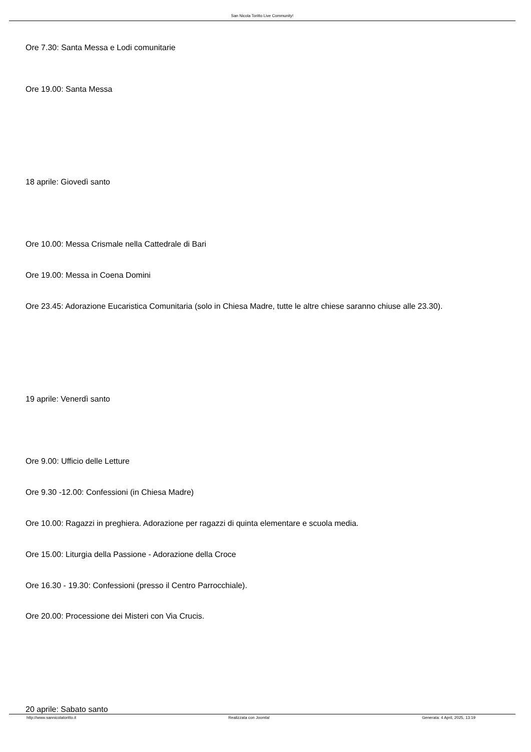San Nicola Toritto Live Community!
Ore 7.30: Santa Messa e Lodi comunitarie
Ore 19.00: Santa Messa
18 aprile: Giovedì santo
Ore 10.00: Messa Crismale nella Cattedrale di Bari
Ore 19.00: Messa in Coena Domini
Ore 23.45: Adorazione Eucaristica Comunitaria (solo in Chiesa Madre, tutte le altre chiese saranno chiuse alle 23.30).
19 aprile: Venerdì santo
Ore 9.00: Ufficio delle Letture
Ore 9.30 -12.00: Confessioni (in Chiesa Madre)
Ore 10.00: Ragazzi in preghiera. Adorazione per ragazzi di quinta elementare e scuola media.
Ore 15.00: Liturgia della Passione - Adorazione della Croce
Ore 16.30 - 19.30: Confessioni (presso il Centro Parrocchiale).
Ore 20.00: Processione dei Misteri con Via Crucis.
20 aprile: Sabato santo
http://www.sannicolatoritto.it Realizzata con Joomla! Generata: 4 April, 2025, 13:19